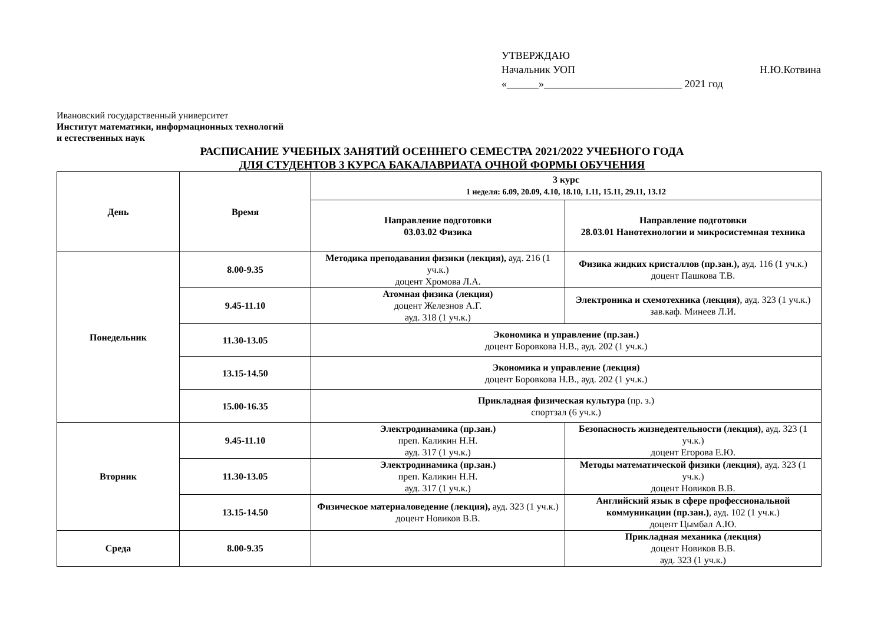УТВЕРЖДАЮ
Начальник УОП Н.Ю.Котвина
«______»__________________________ 2021 год
Ивановский государственный университет
Институт математики, информационных технологий
и естественных наук
РАСПИСАНИЕ УЧЕБНЫХ ЗАНЯТИЙ ОСЕННЕГО СЕМЕСТРА 2021/2022 УЧЕБНОГО ГОДА
ДЛЯ СТУДЕНТОВ 3 КУРСА БАКАЛАВРИАТА ОЧНОЙ ФОРМЫ ОБУЧЕНИЯ
| День | Время | 3 курс 1 неделя: 6.09, 20.09, 4.10, 18.10, 1.11, 15.11, 29.11, 13.12 | |
| --- | --- | --- | --- |
| | | Направление подготовки 03.03.02 Физика | Направление подготовки 28.03.01 Нанотехнологии и микросистемная техника |
| Понедельник | 8.00-9.35 | Методика преподавания физики (лекция), ауд. 216 (1 уч.к.) доцент Хромова Л.А. | Физика жидких кристаллов (пр.зан.), ауд. 116 (1 уч.к.) доцент Пашкова Т.В. |
| | 9.45-11.10 | Атомная физика (лекция) доцент Железнов А.Г. ауд. 318 (1 уч.к.) | Электроника и схемотехника (лекция) , ауд. 323 (1 уч.к.) зав.каф. Минеев Л.И. |
| | 11.30-13.05 | Экономика и управление (пр.зан.) доцент Боровкова Н.В., ауд. 202 (1 уч.к.) | |
| | 13.15-14.50 | Экономика и управление (лекция) доцент Боровкова Н.В., ауд. 202 (1 уч.к.) | |
| | 15.00-16.35 | Прикладная физическая культура (пр. з.) спортзал (6 уч.к.) | |
| Вторник | 9.45-11.10 | Электродинамика (пр.зан.) преп. Каликин Н.Н. ауд. 317 (1 уч.к.) | Безопасность жизнедеятельности (лекция) , ауд. 323 (1 уч.к.) доцент Егорова Е.Ю. |
| | 11.30-13.05 | Электродинамика (пр.зан.) преп. Каликин Н.Н. ауд. 317 (1 уч.к.) | Методы математической физики (лекция) , ауд. 323 (1 уч.к.) доцент Новиков В.В. |
| | 13.15-14.50 | Физическое материаловедение (лекция), ауд. 323 (1 уч.к.) доцент Новиков В.В. | Английский язык в сфере профессиональной коммуникации (пр.зан.) , ауд. 102 (1 уч.к.) доцент Цымбал А.Ю. |
| Среда | 8.00-9.35 | | Прикладная механика (лекция) доцент Новиков В.В. ауд. 323 (1 уч.к.) |